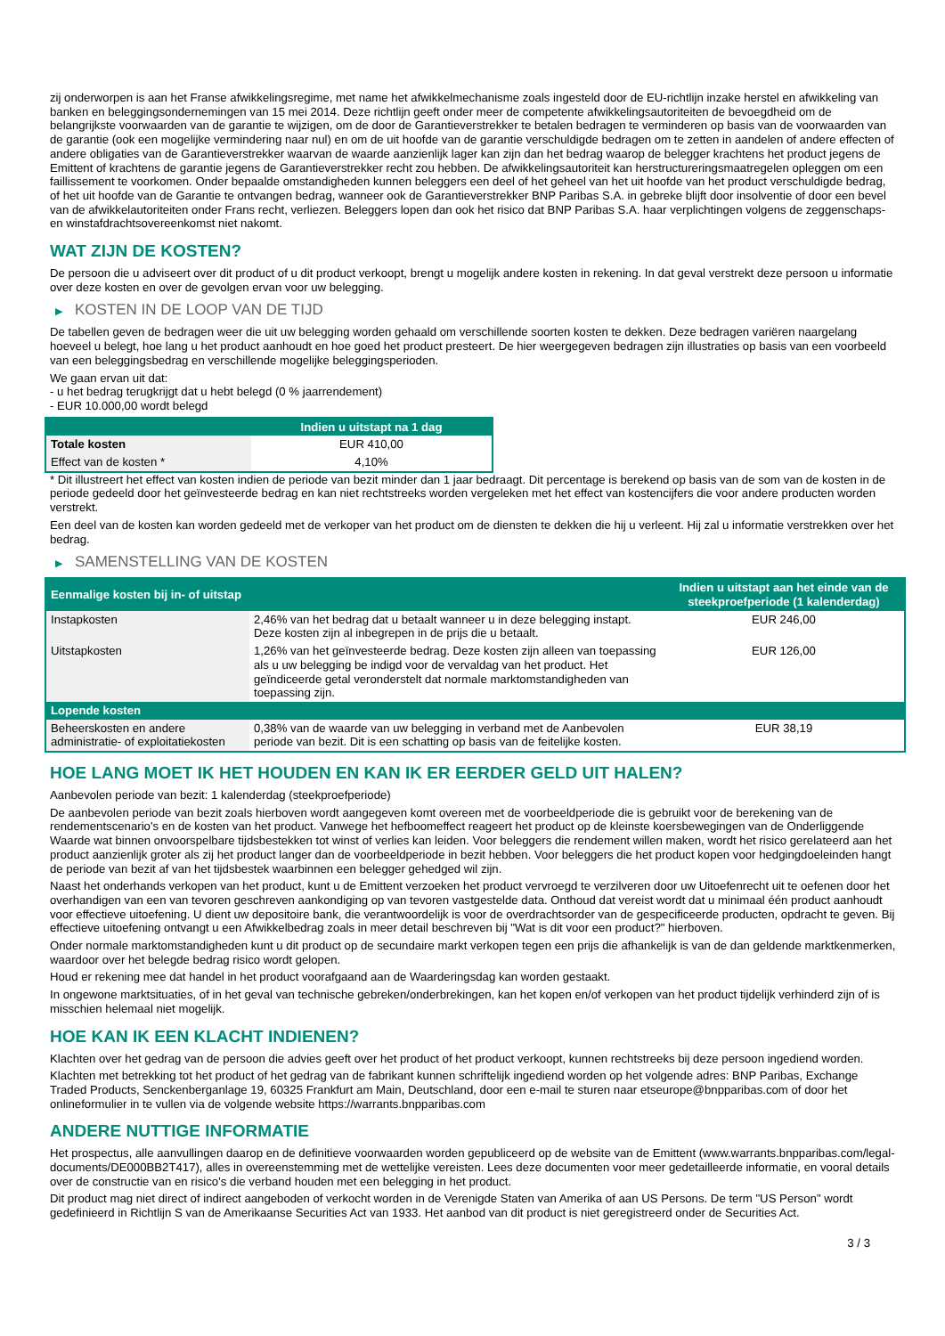zij onderworpen is aan het Franse afwikkelingsregime, met name het afwikkelmechanisme zoals ingesteld door de EU-richtlijn inzake herstel en afwikkeling van banken en beleggingsondernemingen van 15 mei 2014. Deze richtlijn geeft onder meer de competente afwikkelingsautoriteiten de bevoegdheid om de belangrijkste voorwaarden van de garantie te wijzigen, om de door de Garantieverstrekker te betalen bedragen te verminderen op basis van de voorwaarden van de garantie (ook een mogelijke vermindering naar nul) en om de uit hoofde van de garantie verschuldigde bedragen om te zetten in aandelen of andere effecten of andere obligaties van de Garantieverstrekker waarvan de waarde aanzienlijk lager kan zijn dan het bedrag waarop de belegger krachtens het product jegens de Emittent of krachtens de garantie jegens de Garantieverstrekker recht zou hebben. De afwikkelingsautoriteit kan herstructureringsmaatregelen opleggen om een faillissement te voorkomen. Onder bepaalde omstandigheden kunnen beleggers een deel of het geheel van het uit hoofde van het product verschuldigde bedrag, of het uit hoofde van de Garantie te ontvangen bedrag, wanneer ook de Garantieverstrekker BNP Paribas S.A. in gebreke blijft door insolventie of door een bevel van de afwikkelautoriteiten onder Frans recht, verliezen. Beleggers lopen dan ook het risico dat BNP Paribas S.A. haar verplichtingen volgens de zeggenschaps- en winstafdrachtsovereenkomst niet nakomt.
WAT ZIJN DE KOSTEN?
De persoon die u adviseert over dit product of u dit product verkoopt, brengt u mogelijk andere kosten in rekening. In dat geval verstrekt deze persoon u informatie over deze kosten en over de gevolgen ervan voor uw belegging.
▶ KOSTEN IN DE LOOP VAN DE TIJD
De tabellen geven de bedragen weer die uit uw belegging worden gehaald om verschillende soorten kosten te dekken. Deze bedragen variëren naargelang hoeveel u belegt, hoe lang u het product aanhoudt en hoe goed het product presteert. De hier weergegeven bedragen zijn illustraties op basis van een voorbeeld van een beleggingsbedrag en verschillende mogelijke beleggingsperioden.
We gaan ervan uit dat:
- u het bedrag terugkrijgt dat u hebt belegd (0 % jaarrendement)
- EUR 10.000,00 wordt belegd
| | Indien u uitstapt na 1 dag |
| --- | --- |
| Totale kosten | EUR 410,00 |
| Effect van de kosten * | 4,10% |
* Dit illustreert het effect van kosten indien de periode van bezit minder dan 1 jaar bedraagt. Dit percentage is berekend op basis van de som van de kosten in de periode gedeeld door het geïnvesteerde bedrag en kan niet rechtstreeks worden vergeleken met het effect van kostencijfers die voor andere producten worden verstrekt.
Een deel van de kosten kan worden gedeeld met de verkoper van het product om de diensten te dekken die hij u verleent. Hij zal u informatie verstrekken over het bedrag.
▶ SAMENSTELLING VAN DE KOSTEN
| Eenmalige kosten bij in- of uitstap | | Indien u uitstapt aan het einde van de steekproefperiode (1 kalenderdag) |
| --- | --- | --- |
| Instapkosten | 2,46% van het bedrag dat u betaalt wanneer u in deze belegging instapt. Deze kosten zijn al inbegrepen in de prijs die u betaalt. | EUR 246,00 |
| Uitstapkosten | 1,26% van het geïnvesteerde bedrag. Deze kosten zijn alleen van toepassing als u uw belegging be indigd voor de vervaldag van het product. Het geïndiceerde getal veronderstelt dat normale marktomstandigheden van toepassing zijn. | EUR 126,00 |
| Lopende kosten | | |
| Beheerskosten en andere administratie- of exploitatiekosten | 0,38% van de waarde van uw belegging in verband met de Aanbevolen periode van bezit. Dit is een schatting op basis van de feitelijke kosten. | EUR 38,19 |
HOE LANG MOET IK HET HOUDEN EN KAN IK ER EERDER GELD UIT HALEN?
Aanbevolen periode van bezit: 1 kalenderdag (steekproefperiode)
De aanbevolen periode van bezit zoals hierboven wordt aangegeven komt overeen met de voorbeeldperiode die is gebruikt voor de berekening van de rendementscenario's en de kosten van het product. Vanwege het hefboomeffect reageert het product op de kleinste koersbewegingen van de Onderliggende Waarde wat binnen onvoorspelbare tijdsbestekken tot winst of verlies kan leiden. Voor beleggers die rendement willen maken, wordt het risico gerelateerd aan het product aanzienlijk groter als zij het product langer dan de voorbeeldperiode in bezit hebben. Voor beleggers die het product kopen voor hedgingdoeleinden hangt de periode van bezit af van het tijdsbestek waarbinnen een belegger gehedged wil zijn.
Naast het onderhands verkopen van het product, kunt u de Emittent verzoeken het product vervroegd te verzilveren door uw Uitoefenrecht uit te oefenen door het overhandigen van een van tevoren geschreven aankondiging op van tevoren vastgestelde data. Onthoud dat vereist wordt dat u minimaal één product aanhoudt voor effectieve uitoefening. U dient uw depositoire bank, die verantwoordelijk is voor de overdrachtsorder van de gespecificeerde producten, opdracht te geven. Bij effectieve uitoefening ontvangt u een Afwikkelbedrag zoals in meer detail beschreven bij "Wat is dit voor een product?" hierboven.
Onder normale marktomstandigheden kunt u dit product op de secundaire markt verkopen tegen een prijs die afhankelijk is van de dan geldende marktkenmerken, waardoor over het belegde bedrag risico wordt gelopen.
Houd er rekening mee dat handel in het product voorafgaand aan de Waarderingsdag kan worden gestaakt.
In ongewone marktsituaties, of in het geval van technische gebreken/onderbrekingen, kan het kopen en/of verkopen van het product tijdelijk verhinderd zijn of is misschien helemaal niet mogelijk.
HOE KAN IK EEN KLACHT INDIENEN?
Klachten over het gedrag van de persoon die advies geeft over het product of het product verkoopt, kunnen rechtstreeks bij deze persoon ingediend worden.
Klachten met betrekking tot het product of het gedrag van de fabrikant kunnen schriftelijk ingediend worden op het volgende adres: BNP Paribas, Exchange Traded Products, Senckenberganlage 19, 60325 Frankfurt am Main, Deutschland, door een e-mail te sturen naar etseurope@bnpparibas.com of door het onlineformulier in te vullen via de volgende website https://warrants.bnpparibas.com
ANDERE NUTTIGE INFORMATIE
Het prospectus, alle aanvullingen daarop en de definitieve voorwaarden worden gepubliceerd op de website van de Emittent (www.warrants.bnpparibas.com/legal-documents/DE000BB2T417), alles in overeenstemming met de wettelijke vereisten. Lees deze documenten voor meer gedetailleerde informatie, en vooral details over de constructie van en risico’s die verband houden met een belegging in het product.
Dit product mag niet direct of indirect aangeboden of verkocht worden in de Verenigde Staten van Amerika of aan US Persons. De term "US Person" wordt gedefinieerd in Richtlijn S van de Amerikaanse Securities Act van 1933. Het aanbod van dit product is niet geregistreerd onder de Securities Act.
3 / 3